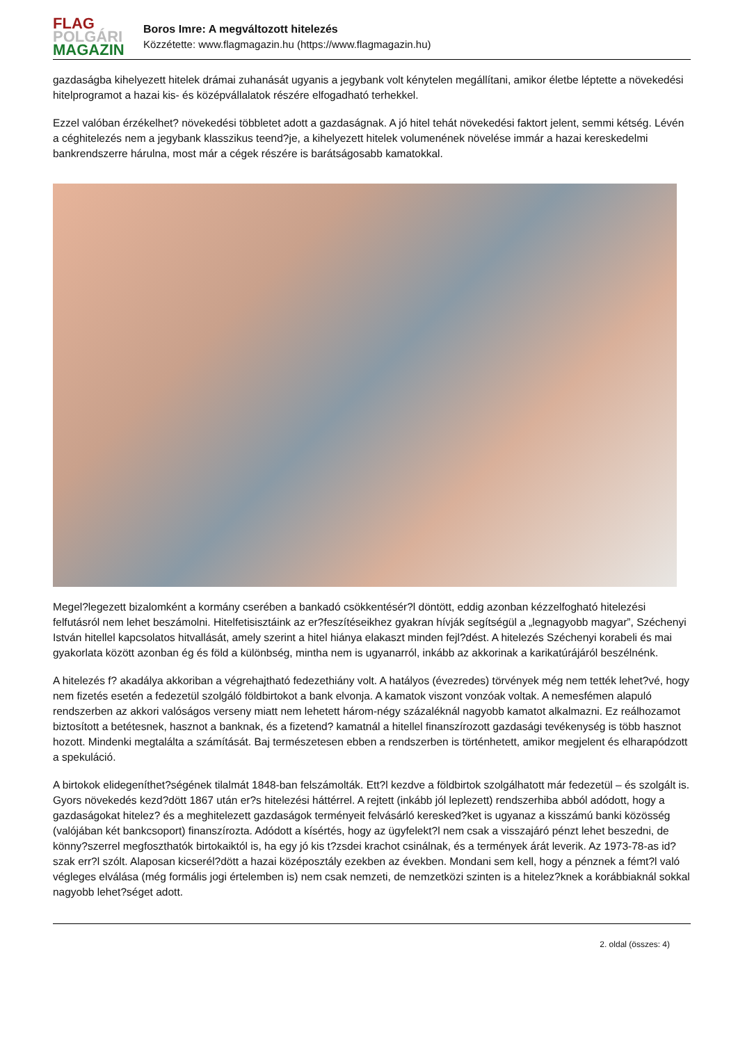FLAG
POLGÁRI
MAGAZIN
Boros Imre: A megváltozott hitelezés
Közzétette: www.flagmagazin.hu (https://www.flagmagazin.hu)
gazdaságba kihelyezett hitelek drámai zuhanását ugyanis a jegybank volt kénytelen megállítani, amikor életbe léptette a növekedési hitelprogramot a hazai kis- és középvállalatok részére elfogadható terhekkel.
Ezzel valóban érzékelhet? növekedési többletet adott a gazdaságnak. A jó hitel tehát növekedési faktort jelent, semmi kétség. Lévén a céghitelezés nem a jegybank klasszikus teend?je, a kihelyezett hitelek volumenének növelése immár a hazai kereskedelmi bankrendszerre hárulna, most már a cégek részére is barátságosabb kamatokkal.
Megel?legezett bizalomként a kormány cserében a bankadó csökkentésér?l döntött, eddig azonban kézzelfogható hitelezési felfutásról nem lehet beszámolni. Hitelfetisisztáink az er?feszítéseikhez gyakran hívják segítségül a „legnagyobb magyar”, Széchenyi István hitellel kapcsolatos hitvallását, amely szerint a hitel hiánya elakaszt minden fejl?dést. A hitelezés Széchenyi korabeli és mai gyakorlata között azonban ég és föld a különbség, mintha nem is ugyanarról, inkább az akkorinak a karikatúrájáról beszélnénk.
A hitelezés f? akadálya akkoriban a végrehajtható fedezethiány volt. A hatályos (évezredes) törvények még nem tették lehet?vé, hogy nem fizetés esetén a fedezetül szolgáló földbirtokot a bank elvonja. A kamatok viszont vonzóak voltak. A nemesfémen alapuló rendszerben az akkori valóságos verseny miatt nem lehetett három-négy százaléknál nagyobb kamatot alkalmazni. Ez reálhozamot biztosított a betétesnek, hasznot a banknak, és a fizetend? kamatnál a hitellel finanszírozott gazdasági tevékenység is több hasznot hozott. Mindenki megtalálta a számítását. Baj természetesen ebben a rendszerben is történhetett, amikor megjelent és elharapódzott a spekuláció.
A birtokok elidegeníthet?ségének tilalmát 1848-ban felszámolták. Ett?l kezdve a földbirtok szolgálhatott már fedezetül – és szolgált is. Gyors növekedés kezd?dött 1867 után er?s hitelezési háttérrel. A rejtett (inkább jól leplezett) rendszerhiba abból adódott, hogy a gazdaságokat hitelez? és a meghitelezett gazdaságok terményeit felvásárló keresked?ket is ugyanaz a kisszámú banki közösség (valójában két bankcsoport) finanszírozta. Adódott a kísértés, hogy az ügyfelekt?l nem csak a visszajáró pénzt lehet beszedni, de könny?szerrel megfoszthatók birtokaiktól is, ha egy jó kis t?zsdei krachot csinálnak, és a termények árát leverik. Az 1973-78-as id?szak err?l szólt. Alaposan kicserél?dött a hazai középosztály ezekben az években. Mondani sem kell, hogy a pénznek a fémt?l való végleges elválása (még formális jogi értelemben is) nem csak nemzeti, de nemzetközi szinten is a hitelez?knek a korábbiaknál sokkal nagyobb lehet?séget adott.
2. oldal (összes: 4)